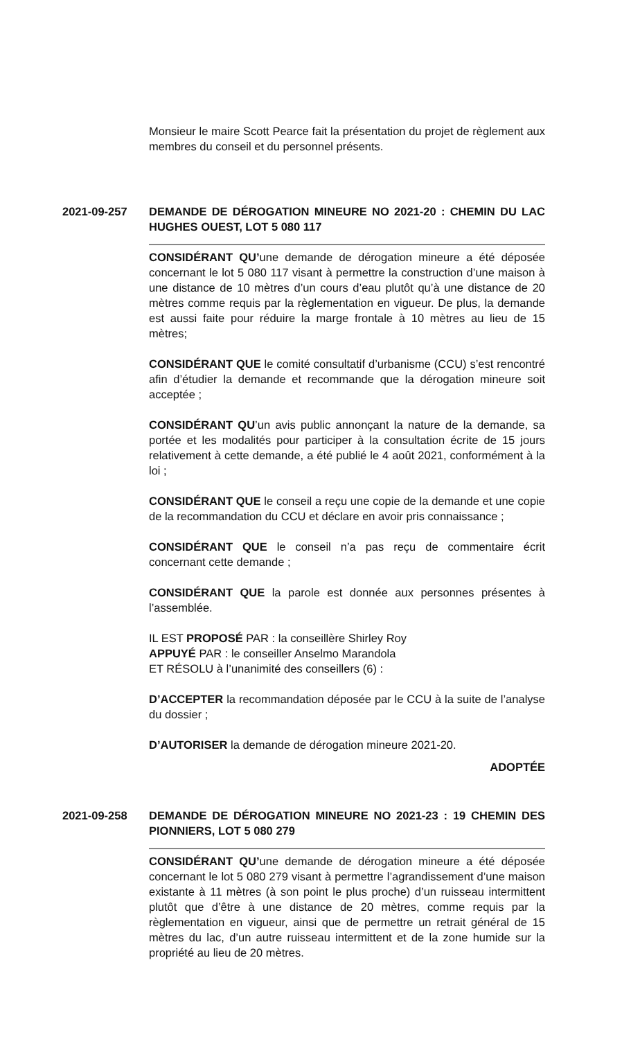Monsieur le maire Scott Pearce fait la présentation du projet de règlement aux membres du conseil et du personnel présents.
2021-09-257 DEMANDE DE DÉROGATION MINEURE NO 2021-20 : CHEMIN DU LAC HUGHES OUEST, LOT 5 080 117
CONSIDÉRANT QU’une demande de dérogation mineure a été déposée concernant le lot 5 080 117 visant à permettre la construction d’une maison à une distance de 10 mètres d’un cours d’eau plutôt qu’à une distance de 20 mètres comme requis par la règlementation en vigueur. De plus, la demande est aussi faite pour réduire la marge frontale à 10 mètres au lieu de 15 mètres;
CONSIDÉRANT QUE le comité consultatif d’urbanisme (CCU) s’est rencontré afin d’étudier la demande et recommande que la dérogation mineure soit acceptée ;
CONSIDÉRANT QU’un avis public annonçant la nature de la demande, sa portée et les modalités pour participer à la consultation écrite de 15 jours relativement à cette demande, a été publié le 4 août 2021, conformément à la loi ;
CONSIDÉRANT QUE le conseil a reçu une copie de la demande et une copie de la recommandation du CCU et déclare en avoir pris connaissance ;
CONSIDÉRANT QUE le conseil n’a pas reçu de commentaire écrit concernant cette demande ;
CONSIDÉRANT QUE la parole est donnée aux personnes présentes à l’assemblée.
IL EST PROPOSÉ PAR : la conseillère Shirley Roy
APPUYÉ PAR : le conseiller Anselmo Marandola
ET RÉSOLU à l’unanimité des conseillers (6) :
D’ACCEPTER la recommandation déposée par le CCU à la suite de l’analyse du dossier ;
D’AUTORISER la demande de dérogation mineure 2021-20.
ADOPTÉE
2021-09-258 DEMANDE DE DÉROGATION MINEURE NO 2021-23 : 19 CHEMIN DES PIONNIERS, LOT 5 080 279
CONSIDÉRANT QU’une demande de dérogation mineure a été déposée concernant le lot 5 080 279 visant à permettre l’agrandissement d’une maison existante à 11 mètres (à son point le plus proche) d’un ruisseau intermittent plutôt que d’être à une distance de 20 mètres, comme requis par la règlementation en vigueur, ainsi que de permettre un retrait général de 15 mètres du lac, d’un autre ruisseau intermittent et de la zone humide sur la propriété au lieu de 20 mètres.